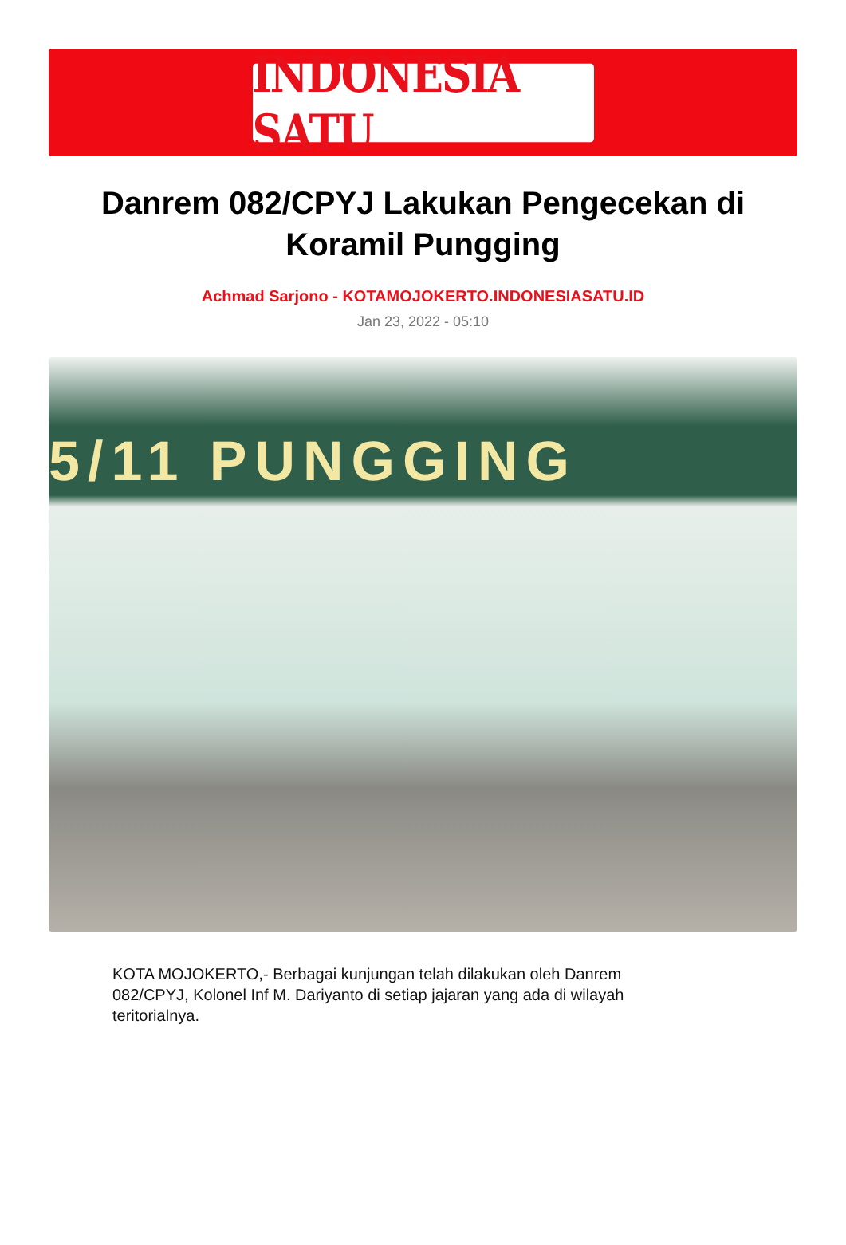INDONESIA SATU
Danrem 082/CPYJ Lakukan Pengecekan di Koramil Pungging
Achmad Sarjono - KOTAMOJOKERTO.INDONESIASATU.ID
Jan 23, 2022 - 05:10
5/11 PUNGGING
KOTA MOJOKERTO,- Berbagai kunjungan telah dilakukan oleh Danrem 082/CPYJ, Kolonel Inf M. Dariyanto di setiap jajaran yang ada di wilayah teritorialnya.